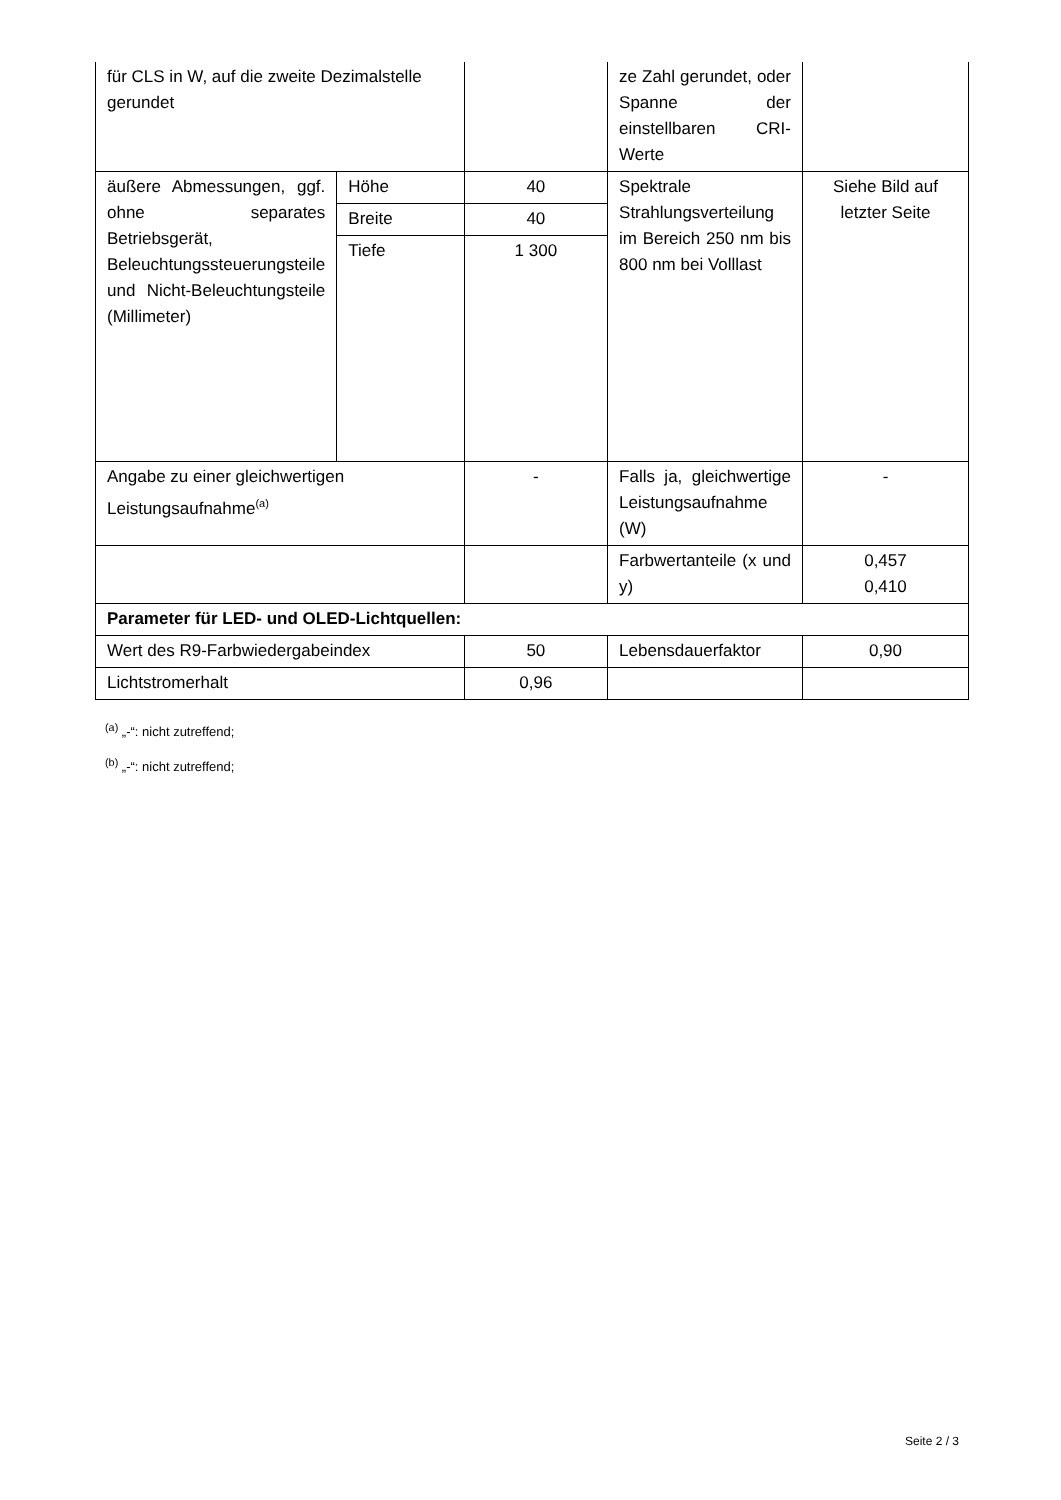| für CLS in W, auf die zweite Dezimalstelle gerundet | | | ze Zahl gerundet, oder Spanne der einstellbaren CRI-Werte | |
| äußere Abmessungen, ggf. ohne separates Betriebsgerät, Beleuchtungssteuerungsteile und Nicht-Beleuchtungsteile (Millimeter) | Höhe | 40 | Spektrale Strahlungsverteilung im Bereich 250 nm bis 800 nm bei Volllast | Siehe Bild auf letzter Seite |
| | Breite | 40 | | |
| | Tiefe | 1 300 | | |
| Angabe zu einer gleichwertigen Leistungsaufnahme<sup>(a)</sup> | | - | Falls ja, gleichwertige Leistungsaufnahme (W) | - |
| | | | Farbwertanteile (x und y) | 0,457 0,410 |
| Parameter für LED- und OLED-Lichtquellen: | | | | |
| Wert des R9-Farbwiedergabeindex | | 50 | Lebensdauerfaktor | 0,90 |
| Lichtstromerhalt | | 0,96 | | |
<sup>(a)</sup> „-“: nicht zutreffend;
<sup>(b)</sup> „-“: nicht zutreffend;
Seite 2 / 3